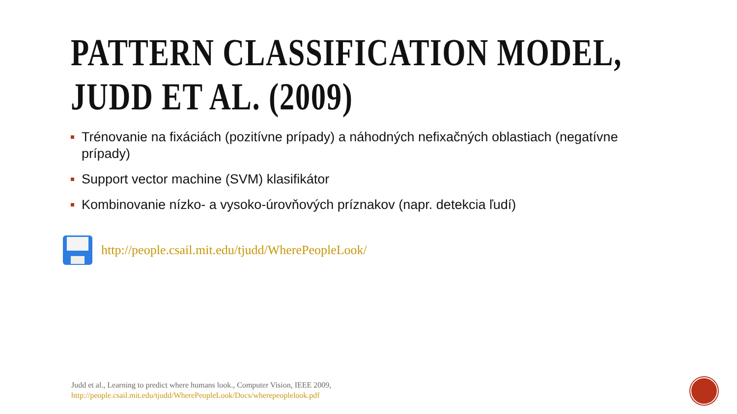PATTERN CLASSIFICATION MODEL,
JUDD ET AL. (2009)
Trénovanie na fixáciách (pozitívne prípady) a náhodných nefixačných oblastiach (negatívne prípady)
Support vector machine (SVM) klasifikátor
Kombinovanie nízko- a vysoko-úrovňových príznakov (napr. detekcia ľudí)
http://people.csail.mit.edu/tjudd/WherePeopleLook/
Judd et al., Learning to predict where humans look., Computer Vision, IEEE 2009,
http://people.csail.mit.edu/tjudd/WherePeopleLook/Docs/wherepeoplelook.pdf